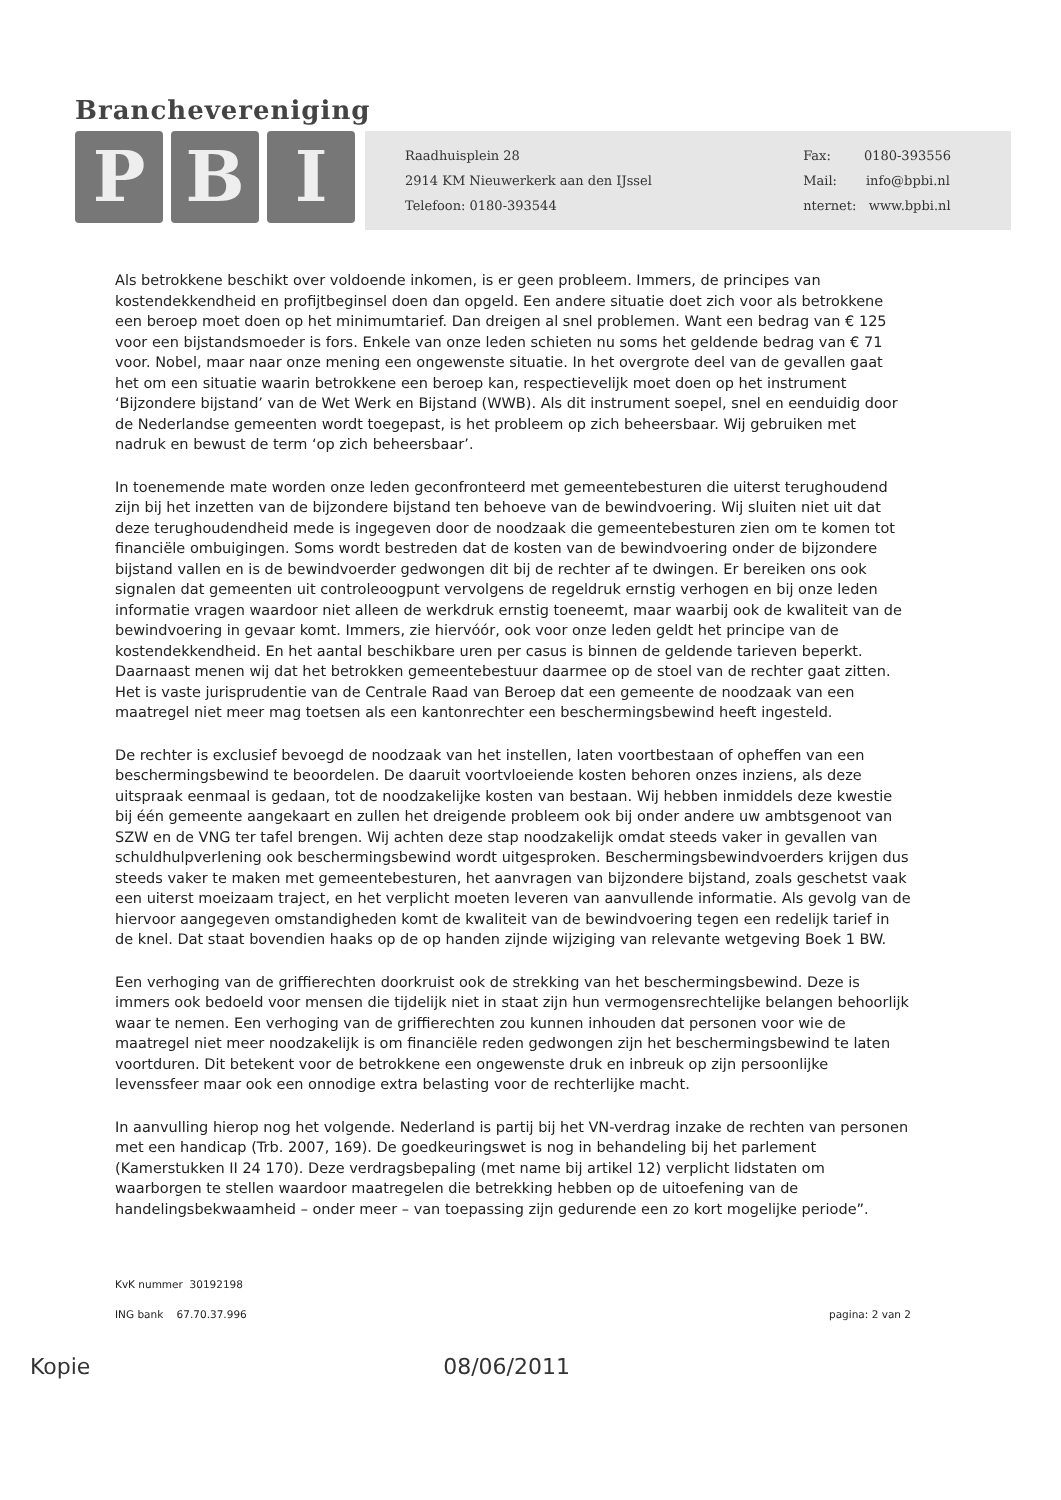Branchevereniging
P B I
Raadhuisplein 28
2914 KM Nieuwerkerk aan den IJssel
Telefoon: 0180-393544
Fax: 0180-393556
Mail: info@bpbi.nl
nternet: www.bpbi.nl
Als betrokkene beschikt over voldoende inkomen, is er geen probleem. Immers, de principes van kostendekkendheid en profijtbeginsel doen dan opgeld. Een andere situatie doet zich voor als betrokkene een beroep moet doen op het minimumtarief. Dan dreigen al snel problemen. Want een bedrag van € 125 voor een bijstandsmoeder is fors. Enkele van onze leden schieten nu soms het geldende bedrag van € 71 voor. Nobel, maar naar onze mening een ongewenste situatie. In het overgrote deel van de gevallen gaat het om een situatie waarin betrokkene een beroep kan, respectievelijk moet doen op het instrument ‘Bijzondere bijstand’ van de Wet Werk en Bijstand (WWB). Als dit instrument soepel, snel en eenduidig door de Nederlandse gemeenten wordt toegepast, is het probleem op zich beheersbaar. Wij gebruiken met nadruk en bewust de term ‘op zich beheersbaar’.
In toenemende mate worden onze leden geconfronteerd met gemeentebesturen die uiterst terughoudend zijn bij het inzetten van de bijzondere bijstand ten behoeve van de bewindvoering. Wij sluiten niet uit dat deze terughoudendheid mede is ingegeven door de noodzaak die gemeentebesturen zien om te komen tot financiële ombuigingen. Soms wordt bestreden dat de kosten van de bewindvoering onder de bijzondere bijstand vallen en is de bewindvoerder gedwongen dit bij de rechter af te dwingen. Er bereiken ons ook signalen dat gemeenten uit controleoogpunt vervolgens de regeldruk ernstig verhogen en bij onze leden informatie vragen waardoor niet alleen de werkdruk ernstig toeneemt, maar waarbij ook de kwaliteit van de bewindvoering in gevaar komt. Immers, zie hiervóór, ook voor onze leden geldt het principe van de kostendekkendheid. En het aantal beschikbare uren per casus is binnen de geldende tarieven beperkt. Daarnaast menen wij dat het betrokken gemeentebestuur daarmee op de stoel van de rechter gaat zitten. Het is vaste jurisprudentie van de Centrale Raad van Beroep dat een gemeente de noodzaak van een maatregel niet meer mag toetsen als een kantonrechter een beschermingsbewind heeft ingesteld.
De rechter is exclusief bevoegd de noodzaak van het instellen, laten voortbestaan of opheffen van een beschermingsbewind te beoordelen. De daaruit voortvloeiende kosten behoren onzes inziens, als deze uitspraak eenmaal is gedaan, tot de noodzakelijke kosten van bestaan. Wij hebben inmiddels deze kwestie bij één gemeente aangekaart en zullen het dreigende probleem ook bij onder andere uw ambtsgenoot van SZW en de VNG ter tafel brengen. Wij achten deze stap noodzakelijk omdat steeds vaker in gevallen van schuldhulpverlening ook beschermingsbewind wordt uitgesproken. Beschermingsbewindvoerders krijgen dus steeds vaker te maken met gemeentebesturen, het aanvragen van bijzondere bijstand, zoals geschetst vaak een uiterst moeizaam traject, en het verplicht moeten leveren van aanvullende informatie. Als gevolg van de hiervoor aangegeven omstandigheden komt de kwaliteit van de bewindvoering tegen een redelijk tarief in de knel. Dat staat bovendien haaks op de op handen zijnde wijziging van relevante wetgeving Boek 1 BW.
Een verhoging van de griffierechten doorkruist ook de strekking van het beschermingsbewind. Deze is immers ook bedoeld voor mensen die tijdelijk niet in staat zijn hun vermogensrechtelijke belangen behoorlijk waar te nemen. Een verhoging van de griffierechten zou kunnen inhouden dat personen voor wie de maatregel niet meer noodzakelijk is om financiële reden gedwongen zijn het beschermingsbewind te laten voortduren. Dit betekent voor de betrokkene een ongewenste druk en inbreuk op zijn persoonlijke levenssfeer maar ook een onnodige extra belasting voor de rechterlijke macht.
In aanvulling hierop nog het volgende. Nederland is partij bij het VN-verdrag inzake de rechten van personen met een handicap (Trb. 2007, 169). De goedkeuringswet is nog in behandeling bij het parlement (Kamerstukken II 24 170). Deze verdragsbepaling (met name bij artikel 12) verplicht lidstaten om waarborgen te stellen waardoor maatregelen die betrekking hebben op de uitoefening van de handelingsbekwaamheid – onder meer – van toepassing zijn gedurende een zo kort mogelijke periode”.
KvK nummer 30192198
ING bank 67.70.37.996 pagina: 2 van 2
Kopie 08/06/2011